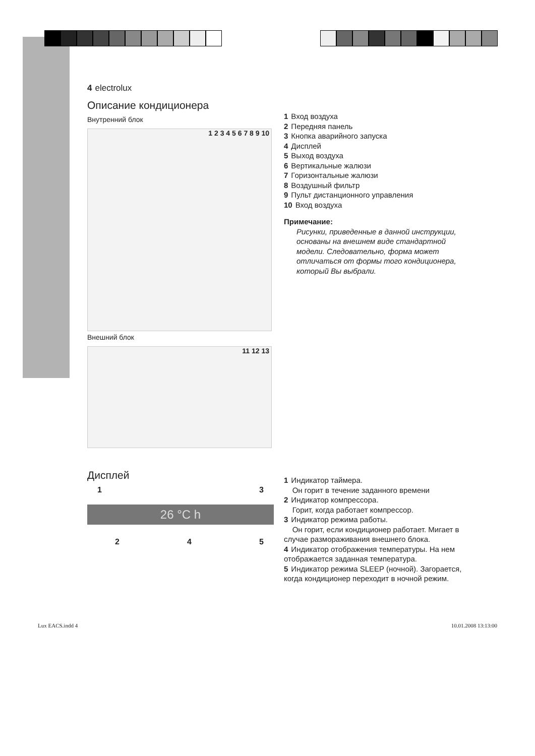4 electrolux
Описание кондиционера
Внутренний блок
1 2 3 4 5 6 7 8 9 10
Внешний блок
11 12 13
1 Вход воздуха
2 Передняя панель
3 Кнопка аварийного запуска
4 Дисплей
5 Выход воздуха
6 Вертикальные жалюзи
7 Горизонтальные жалюзи
8 Воздушный фильтр
9 Пульт дистанционного управления
10 Вход воздуха
Примечание:
Рисунки, приведенные в данной инструкции, основаны на внешнем виде стандартной модели. Следовательно, форма может отличаться от формы того кондиционера, который Вы выбрали.
Дисплей
1 3
26 °C h
2 4 5
1 Индикатор таймера.
Он горит в течение заданного времени
2 Индикатор компрессора.
Горит, когда работает компрессор.
3 Индикатор режима работы.
Он горит, если кондиционер работает. Мигает в случае размораживания внешнего блока.
4 Индикатор отображения температуры. На нем отображается заданная температура.
5 Индикатор режима SLEEP (ночной). Загорается, когда кондиционер переходит в ночной режим.
Lux EACS.indd 4 10.01.2008 13:13:00